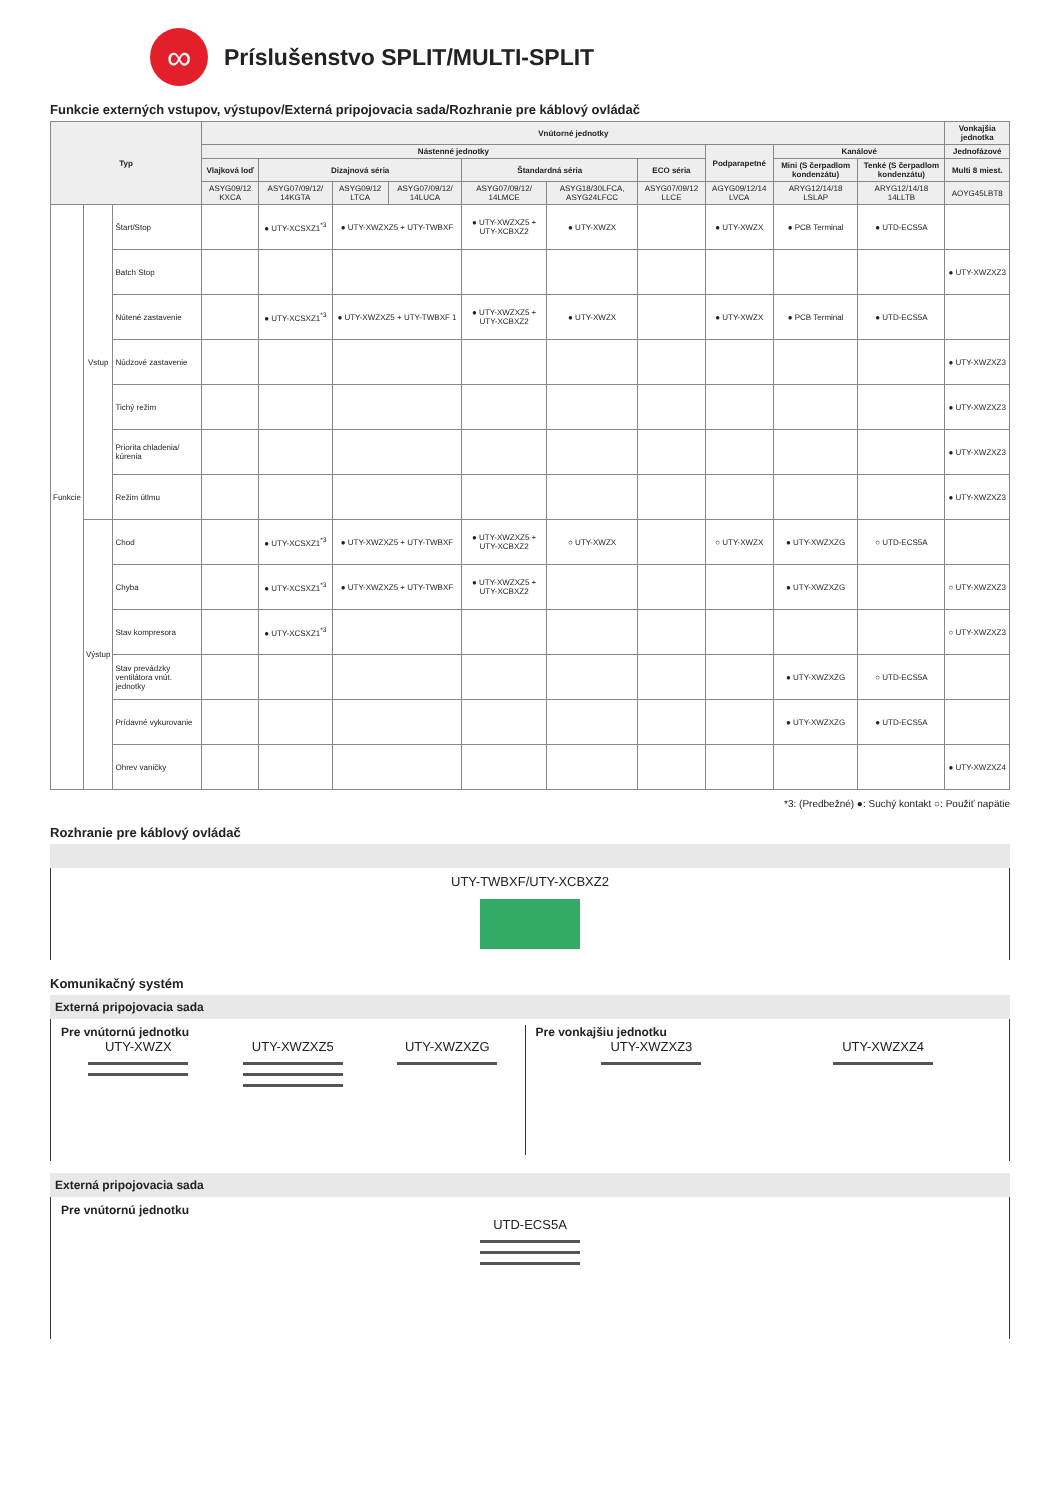∞
Príslušenstvo SPLIT/MULTI-SPLIT
Funkcie externých vstupov, výstupov/Externá pripojovacia sada/Rozhranie pre káblový ovládač
| Typ | | | Vnútorné jednotky | | | | | | | | | | Vonkajšia jednotka |
| --- | --- | --- | --- | --- | --- | --- | --- | --- | --- | --- | --- | --- | --- |
| | | | Nástenné jednotky | | | | | | | Podparapetné | Kanálové | | Jednofázové |
| | | | Vlajková loď | Dizajnová séria | | | Štandardná séria | | ECO séria | | Mini (S čerpadlom kondenzátu) | Tenké (S čerpadlom kondenzátu) | Multi 8 miest. |
| | | | ASYG09/12 KXCA | ASYG07/09/12/ 14KGTA | ASYG09/12 LTCA | ASYG07/09/12/ 14LUCA | ASYG07/09/12/ 14LMCE | ASYG18/30LFCA, ASYG24LFCC | ASYG07/09/12 LLCE | AGYG09/12/14 LVCA | ARYG12/14/18 LSLAP | ARYG12/14/18 14LLTB | AOYG45LBT8 |
| Funkcie | Vstup | Štart/Stop | | ● UTY-XCSXZ1<sup>*3</sup> | ● UTY-XWZXZ5 + UTY-TWBXF | | ● UTY-XWZXZ5 + UTY-XCBXZ2 | ● UTY-XWZX | | ● UTY-XWZX | ● PCB Terminal | ● UTD-ECS5A | |
| | | Batch Stop | | | | | | | | | | | ● UTY-XWZXZ3 |
| | | Nútené zastavenie | | ● UTY-XCSXZ1<sup>*3</sup> | ● UTY-XWZXZ5 + UTY-TWBXF 1 | | ● UTY-XWZXZ5 + UTY-XCBXZ2 | ● UTY-XWZX | | ● UTY-XWZX | ● PCB Terminal | ● UTD-ECS5A | |
| | | Núdzové zastavenie | | | | | | | | | | | ● UTY-XWZXZ3 |
| | | Tichý režim | | | | | | | | | | | ● UTY-XWZXZ3 |
| | | Priorita chladenia/ kúrenia | | | | | | | | | | | ● UTY-XWZXZ3 |
| | | Režim útlmu | | | | | | | | | | | ● UTY-XWZXZ3 |
| | Výstup | Chod | | ● UTY-XCSXZ1<sup>*3</sup> | ● UTY-XWZXZ5 + UTY-TWBXF | | ● UTY-XWZXZ5 + UTY-XCBXZ2 | ○ UTY-XWZX | | ○ UTY-XWZX | ● UTY-XWZXZG | ○ UTD-ECS5A | |
| | | Chyba | | ● UTY-XCSXZ1<sup>*3</sup> | ● UTY-XWZXZ5 + UTY-TWBXF | | ● UTY-XWZXZ5 + UTY-XCBXZ2 | | | | ● UTY-XWZXZG | | ○ UTY-XWZXZ3 |
| | | Stav kompresora | | ● UTY-XCSXZ1<sup>*3</sup> | | | | | | | | | ○ UTY-XWZXZ3 |
| | | Stav prevádzky ventilátora vnút. jednotky | | | | | | | | | ● UTY-XWZXZG | ○ UTD-ECS5A | |
| | | Prídavné vykurovanie | | | | | | | | | ● UTY-XWZXZG | ● UTD-ECS5A | |
| | | Ohrev vaničky | | | | | | | | | | | ● UTY-XWZXZ4 |
*3: (Predbežné) ●: Suchý kontakt ○: Použiť napätie
Rozhranie pre káblový ovládač
UTY-TWBXF/UTY-XCBXZ2
Komunikačný systém
Externá pripojovacia sada
Pre vnútornú jednotku
UTY-XWZX UTY-XWZXZ5 UTY-XWZXZG
Pre vonkajšiu jednotku
UTY-XWZXZ3 UTY-XWZXZ4
Externá pripojovacia sada
Pre vnútornú jednotku
UTD-ECS5A